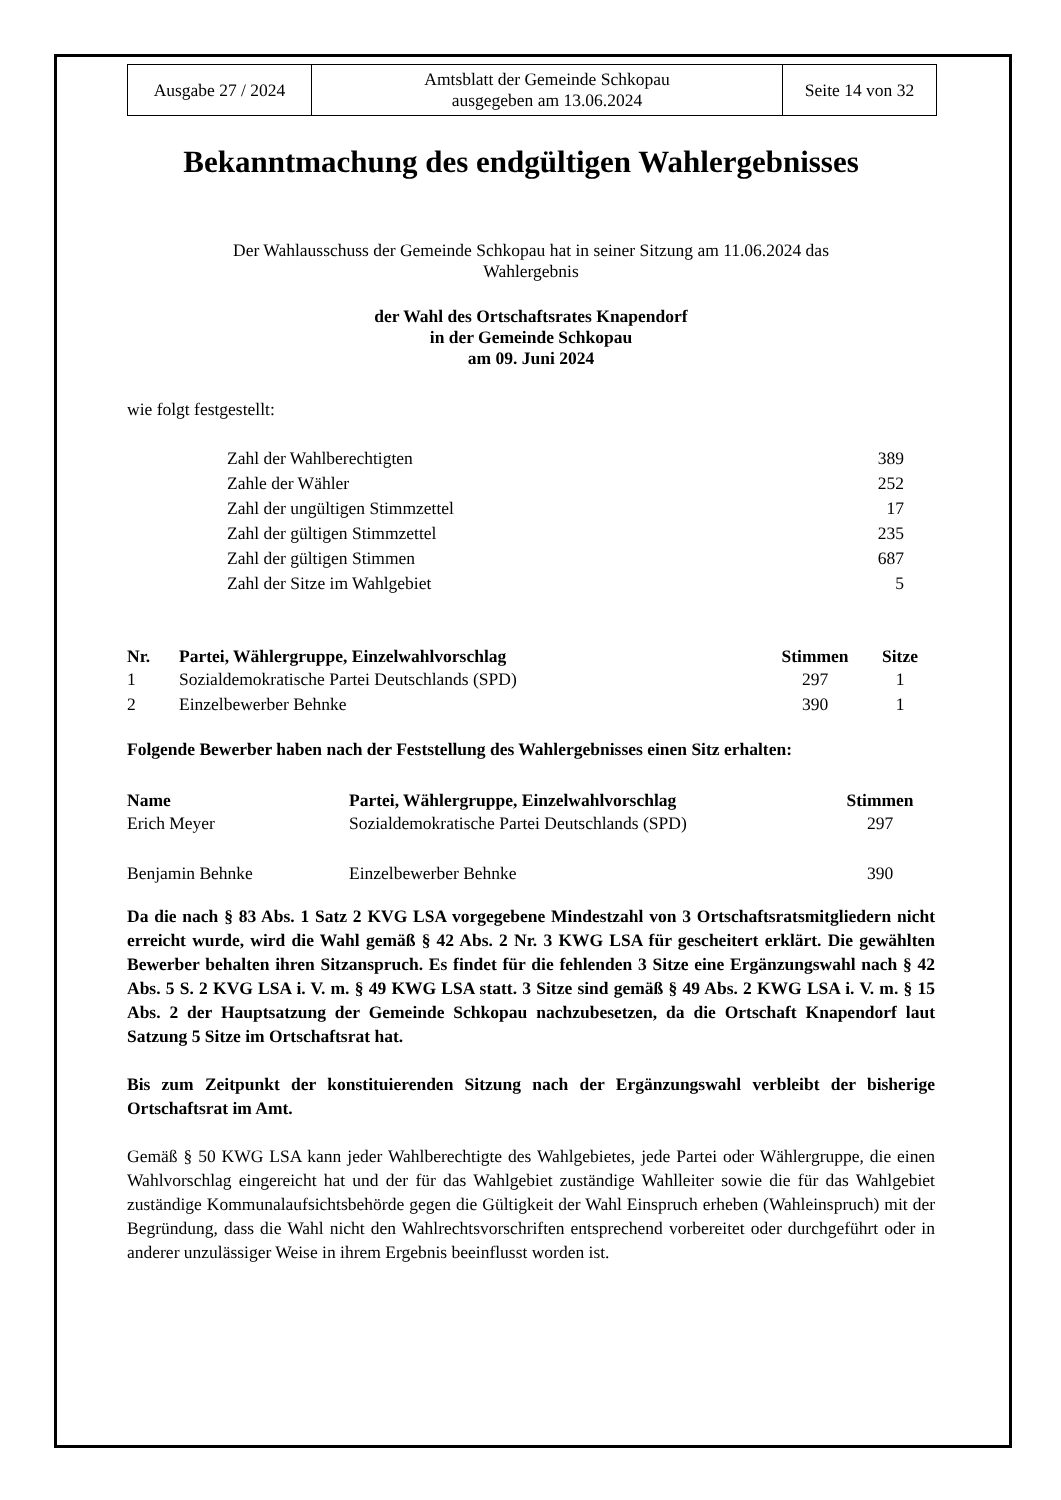| Ausgabe 27 / 2024 | Amtsblatt der Gemeinde Schkopau ausgegeben am 13.06.2024 | Seite 14 von 32 |
Bekanntmachung des endgültigen Wahlergebnisses
Der Wahlausschuss der Gemeinde Schkopau hat in seiner Sitzung am 11.06.2024 das
Wahlergebnis
der Wahl des Ortschaftsrates Knapendorf
in der Gemeinde Schkopau
am 09. Juni 2024
wie folgt festgestellt:
| Zahl der Wahlberechtigten | 389 |
| Zahle der Wähler | 252 |
| Zahl der ungültigen Stimmzettel | 17 |
| Zahl der gültigen Stimmzettel | 235 |
| Zahl der gültigen Stimmen | 687 |
| Zahl der Sitze im Wahlgebiet | 5 |
| Nr. | Partei, Wählergruppe, Einzelwahlvorschlag | Stimmen | Sitze |
| --- | --- | --- | --- |
| 1 | Sozialdemokratische Partei Deutschlands (SPD) | 297 | 1 |
| 2 | Einzelbewerber Behnke | 390 | 1 |
Folgende Bewerber haben nach der Feststellung des Wahlergebnisses einen Sitz erhalten:
| Name | Partei, Wählergruppe, Einzelwahlvorschlag | Stimmen |
| --- | --- | --- |
| Erich Meyer | Sozialdemokratische Partei Deutschlands (SPD) | 297 |
| Benjamin Behnke | Einzelbewerber Behnke | 390 |
Da die nach § 83 Abs. 1 Satz 2 KVG LSA vorgegebene Mindestzahl von 3 Ortschaftsratsmitgliedern nicht erreicht wurde, wird die Wahl gemäß § 42 Abs. 2 Nr. 3 KWG LSA für gescheitert erklärt. Die gewählten Bewerber behalten ihren Sitzanspruch. Es findet für die fehlenden 3 Sitze eine Ergänzungswahl nach § 42 Abs. 5 S. 2 KVG LSA i. V. m. § 49 KWG LSA statt. 3 Sitze sind gemäß § 49 Abs. 2 KWG LSA i. V. m. § 15 Abs. 2 der Hauptsatzung der Gemeinde Schkopau nachzubesetzen, da die Ortschaft Knapendorf laut Satzung 5 Sitze im Ortschaftsrat hat.
Bis zum Zeitpunkt der konstituierenden Sitzung nach der Ergänzungswahl verbleibt der bisherige Ortschaftsrat im Amt.
Gemäß § 50 KWG LSA kann jeder Wahlberechtigte des Wahlgebietes, jede Partei oder Wählergruppe, die einen Wahlvorschlag eingereicht hat und der für das Wahlgebiet zuständige Wahlleiter sowie die für das Wahlgebiet zuständige Kommunalaufsichtsbehörde gegen die Gültigkeit der Wahl Einspruch erheben (Wahleinspruch) mit der Begründung, dass die Wahl nicht den Wahlrechtsvorschriften entsprechend vorbereitet oder durchgeführt oder in anderer unzulässiger Weise in ihrem Ergebnis beeinflusst worden ist.